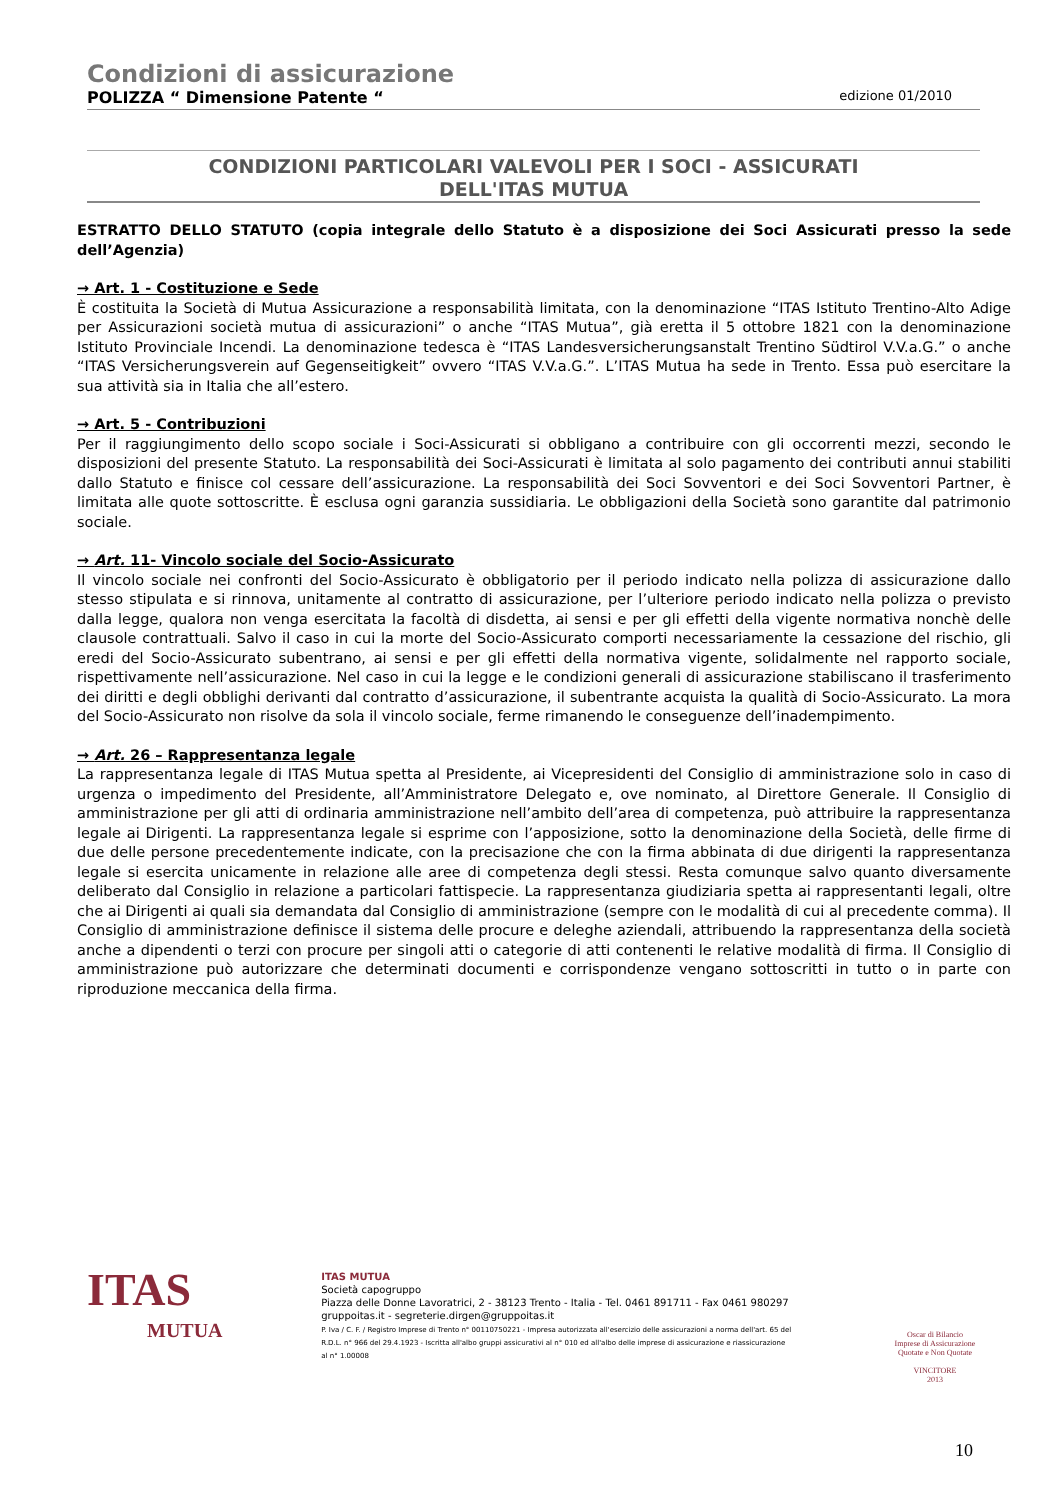Condizioni di assicurazione
POLIZZA “ Dimensione Patente “edizione 01/2010
CONDIZIONI PARTICOLARI VALEVOLI PER I SOCI - ASSICURATI
DELL'ITAS MUTUA
ESTRATTO DELLO STATUTO (copia integrale dello Statuto è a disposizione dei Soci Assicurati presso la sede dell’Agenzia)
→ Art. 1 - Costituzione e Sede
È costituita la Società di Mutua Assicurazione a responsabilità limitata, con la denominazione “ITAS Istituto Trentino-Alto Adige per Assicurazioni società mutua di assicurazioni” o anche “ITAS Mutua”, già eretta il 5 ottobre 1821 con la denominazione Istituto Provinciale Incendi. La denominazione tedesca è “ITAS Landesversicherungsanstalt Trentino Südtirol V.V.a.G.” o anche “ITAS Versicherungsverein auf Gegenseitigkeit” ovvero “ITAS V.V.a.G.”. L’ITAS Mutua ha sede in Trento. Essa può esercitare la sua attività sia in Italia che all’estero.
→ Art. 5 - Contribuzioni
Per il raggiungimento dello scopo sociale i Soci-Assicurati si obbligano a contribuire con gli occorrenti mezzi, secondo le disposizioni del presente Statuto. La responsabilità dei Soci-Assicurati è limitata al solo pagamento dei contributi annui stabiliti dallo Statuto e finisce col cessare dell’assicurazione. La responsabilità dei Soci Sovventori e dei Soci Sovventori Partner, è limitata alle quote sottoscritte. È esclusa ogni garanzia sussidiaria. Le obbligazioni della Società sono garantite dal patrimonio sociale.
→ Art. 11- Vincolo sociale del Socio-Assicurato
Il vincolo sociale nei confronti del Socio-Assicurato è obbligatorio per il periodo indicato nella polizza di assicurazione dallo stesso stipulata e si rinnova, unitamente al contratto di assicurazione, per l’ulteriore periodo indicato nella polizza o previsto dalla legge, qualora non venga esercitata la facoltà di disdetta, ai sensi e per gli effetti della vigente normativa nonchè delle clausole contrattuali. Salvo il caso in cui la morte del Socio-Assicurato comporti necessariamente la cessazione del rischio, gli eredi del Socio-Assicurato subentrano, ai sensi e per gli effetti della normativa vigente, solidalmente nel rapporto sociale, rispettivamente nell’assicurazione. Nel caso in cui la legge e le condizioni generali di assicurazione stabiliscano il trasferimento dei diritti e degli obblighi derivanti dal contratto d’assicurazione, il subentrante acquista la qualità di Socio-Assicurato. La mora del Socio-Assicurato non risolve da sola il vincolo sociale, ferme rimanendo le conseguenze dell’inadempimento.
→ Art. 26 – Rappresentanza legale
La rappresentanza legale di ITAS Mutua spetta al Presidente, ai Vicepresidenti del Consiglio di amministrazione solo in caso di urgenza o impedimento del Presidente, all’Amministratore Delegato e, ove nominato, al Direttore Generale. Il Consiglio di amministrazione per gli atti di ordinaria amministrazione nell’ambito dell’area di competenza, può attribuire la rappresentanza legale ai Dirigenti. La rappresentanza legale si esprime con l’apposizione, sotto la denominazione della Società, delle firme di due delle persone precedentemente indicate, con la precisazione che con la firma abbinata di due dirigenti la rappresentanza legale si esercita unicamente in relazione alle aree di competenza degli stessi. Resta comunque salvo quanto diversamente deliberato dal Consiglio in relazione a particolari fattispecie. La rappresentanza giudiziaria spetta ai rappresentanti legali, oltre che ai Dirigenti ai quali sia demandata dal Consiglio di amministrazione (sempre con le modalità di cui al precedente comma). Il Consiglio di amministrazione definisce il sistema delle procure e deleghe aziendali, attribuendo la rappresentanza della società anche a dipendenti o terzi con procure per singoli atti o categorie di atti contenenti le relative modalità di firma. Il Consiglio di amministrazione può autorizzare che determinati documenti e corrispondenze vengano sottoscritti in tutto o in parte con riproduzione meccanica della firma.
ITAS
MUTUA
ITAS MUTUA
Società capogruppo
Piazza delle Donne Lavoratrici, 2 - 38123 Trento - Italia - Tel. 0461 891711 - Fax 0461 980297
gruppoitas.it - segreterie.dirgen@gruppoitas.it
P. Iva / C. F. / Registro Imprese di Trento n° 00110750221 - Impresa autorizzata all'esercizio delle assicurazioni a norma dell'art. 65 del R.D.L. n° 966 del 29.4.1923 - Iscritta all'albo gruppi assicurativi al n° 010 ed all'albo delle imprese di assicurazione e riassicurazione al n° 1.00008
Oscar di Bilancio
Imprese di Assicurazione Quotate e Non Quotate
VINCITORE
2013
10